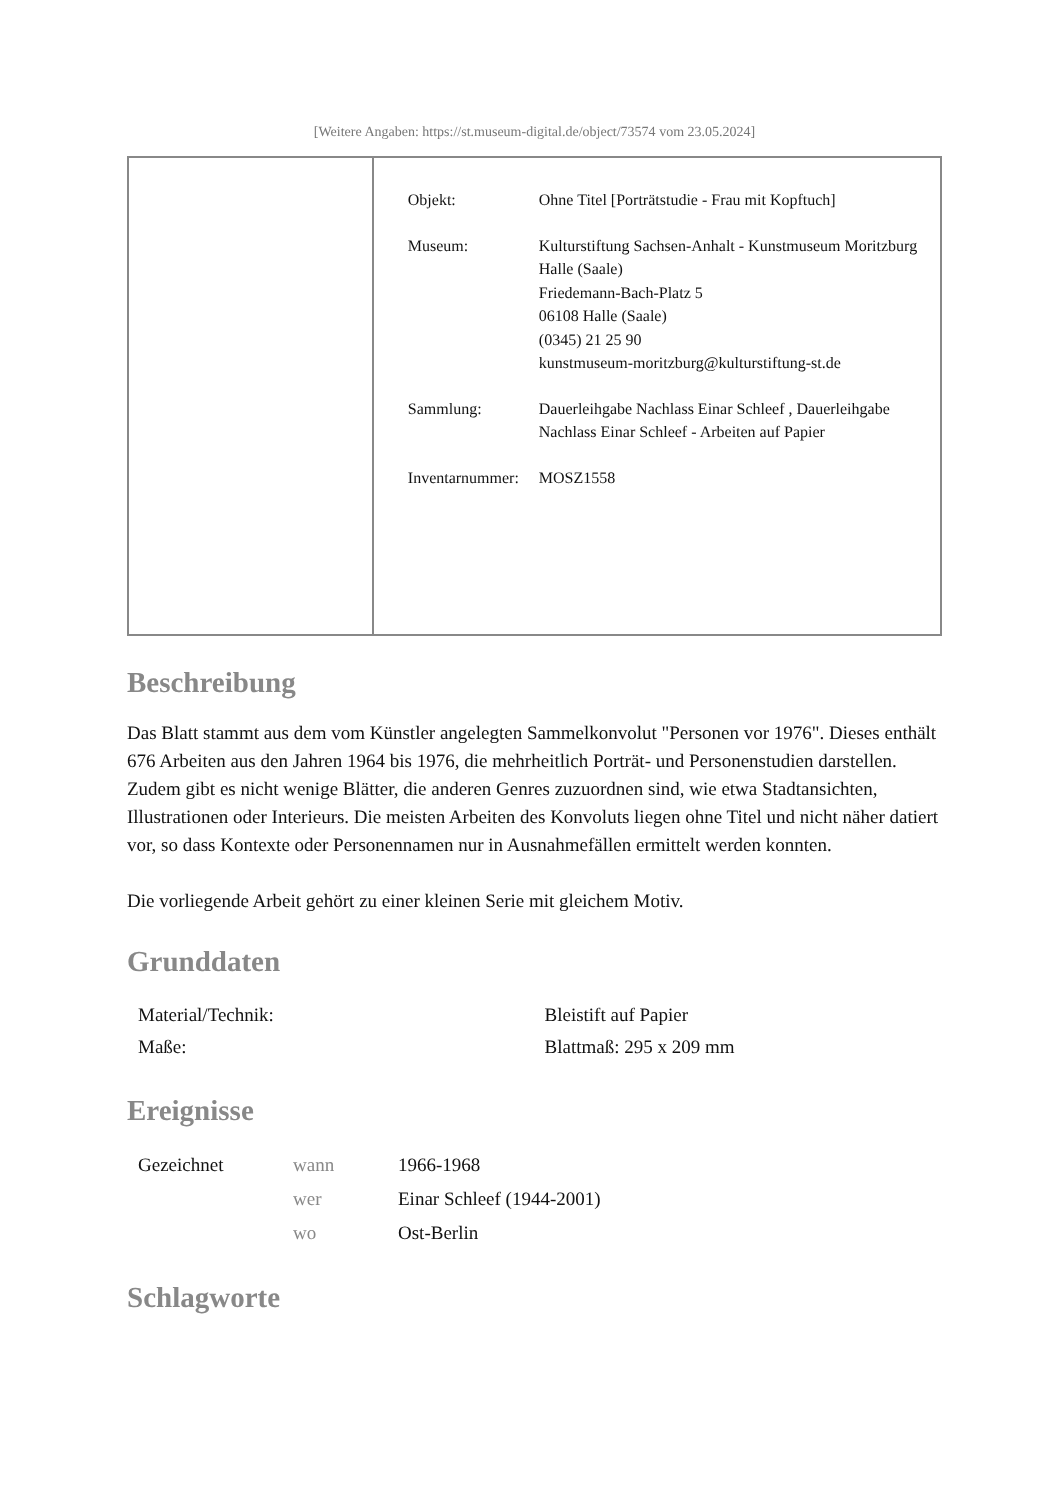[Weitere Angaben: https://st.museum-digital.de/object/73574 vom 23.05.2024]
| Objekt: | Ohne Titel [Porträtstudie - Frau mit Kopftuch] |
| Museum: | Kulturstiftung Sachsen-Anhalt - Kunstmuseum Moritzburg Halle (Saale) Friedemann-Bach-Platz 5 06108 Halle (Saale) (0345) 21 25 90 kunstmuseum-moritzburg@kulturstiftung-st.de |
| Sammlung: | Dauerleihgabe Nachlass Einar Schleef , Dauerleihgabe Nachlass Einar Schleef - Arbeiten auf Papier |
| Inventarnummer: | MOSZ1558 |
Beschreibung
Das Blatt stammt aus dem vom Künstler angelegten Sammelkonvolut "Personen vor 1976". Dieses enthält 676 Arbeiten aus den Jahren 1964 bis 1976, die mehrheitlich Porträt- und Personenstudien darstellen. Zudem gibt es nicht wenige Blätter, die anderen Genres zuzuordnen sind, wie etwa Stadtansichten, Illustrationen oder Interieurs. Die meisten Arbeiten des Konvoluts liegen ohne Titel und nicht näher datiert vor, so dass Kontexte oder Personennamen nur in Ausnahmefällen ermittelt werden konnten.
Die vorliegende Arbeit gehört zu einer kleinen Serie mit gleichem Motiv.
Grunddaten
| Material/Technik: | Bleistift auf Papier |
| Maße: | Blattmaß: 295 x 209 mm |
Ereignisse
| Gezeichnet | wann | 1966-1968 |
| | wer | Einar Schleef (1944-2001) |
| | wo | Ost-Berlin |
Schlagworte